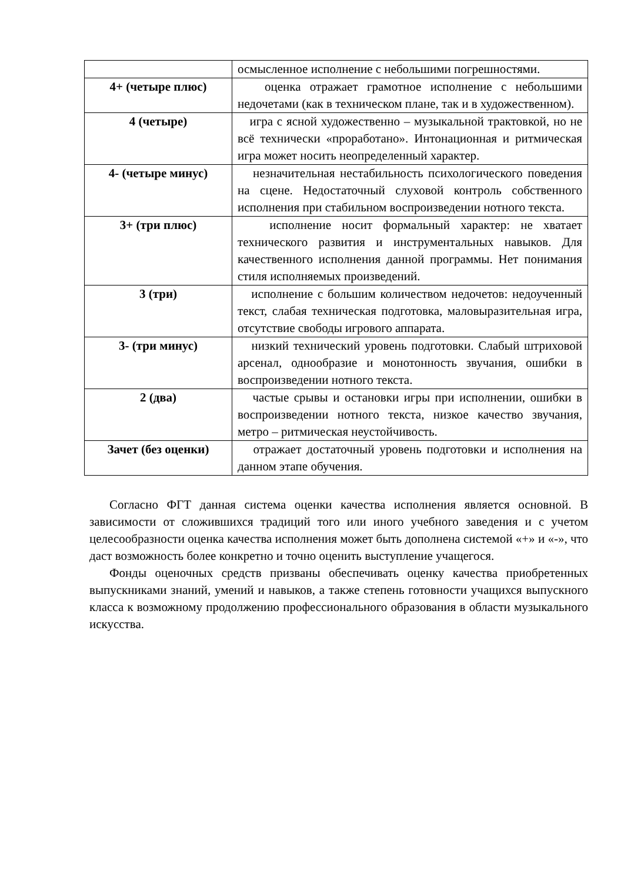| | осмысленное исполнение с небольшими погрешностями. |
| 4+ (четыре плюс) | оценка отражает грамотное исполнение с небольшими недочетами (как в техническом плане, так и в художественном). |
| 4 (четыре) | игра с ясной художественно – музыкальной трактовкой, но не всё технически «проработано». Интонационная и ритмическая игра может носить неопределенный характер. |
| 4- (четыре минус) | незначительная нестабильность психологического поведения на сцене. Недостаточный слуховой контроль собственного исполнения при стабильном воспроизведении нотного текста. |
| 3+ (три плюс) | исполнение носит формальный характер: не хватает технического развития и инструментальных навыков. Для качественного исполнения данной программы. Нет понимания стиля исполняемых произведений. |
| 3 (три) | исполнение с большим количеством недочетов: недоученный текст, слабая техническая подготовка, маловыразительная игра, отсутствие свободы игрового аппарата. |
| 3- (три минус) | низкий технический уровень подготовки. Слабый штриховой арсенал, однообразие и монотонность звучания, ошибки в воспроизведении нотного текста. |
| 2 (два) | частые срывы и остановки игры при исполнении, ошибки в воспроизведении нотного текста, низкое качество звучания, метро – ритмическая неустойчивость. |
| Зачет (без оценки) | отражает достаточный уровень подготовки и исполнения на данном этапе обучения. |
Согласно ФГТ данная система оценки качества исполнения является основной. В зависимости от сложившихся традиций того или иного учебного заведения и с учетом целесообразности оценка качества исполнения может быть дополнена системой «+» и «-», что даст возможность более конкретно и точно оценить выступление учащегося.
Фонды оценочных средств призваны обеспечивать оценку качества приобретенных выпускниками знаний, умений и навыков, а также степень готовности учащихся выпускного класса к возможному продолжению профессионального образования в области музыкального искусства.